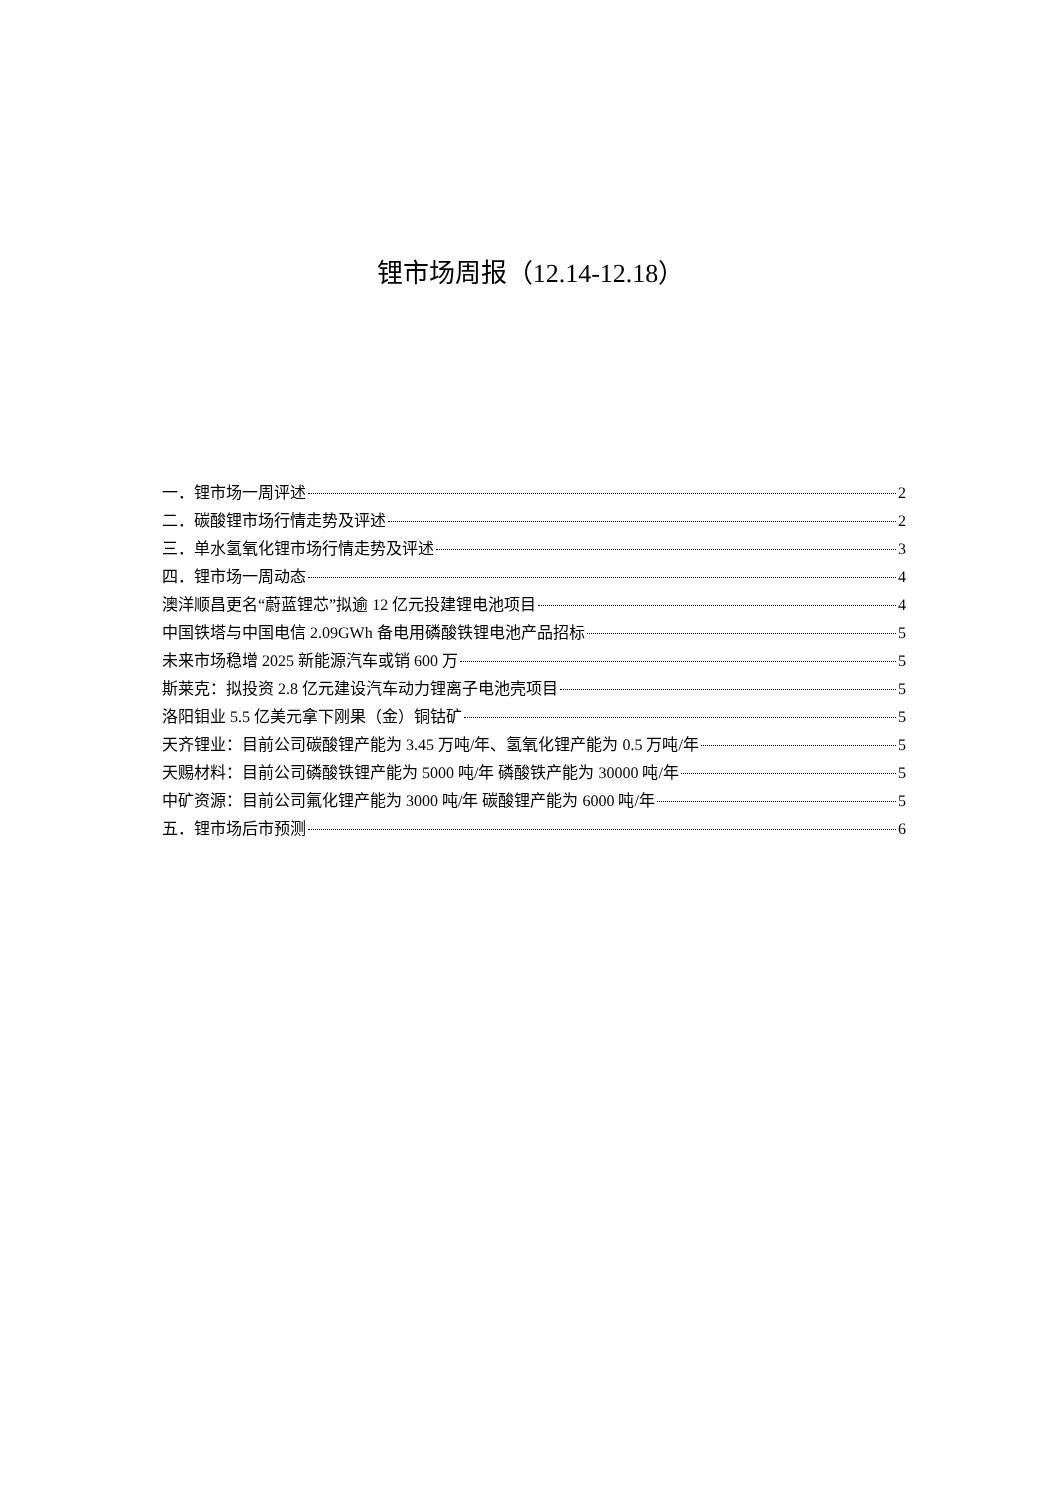锂市场周报（12.14-12.18）
一．锂市场一周评述 2
二．碳酸锂市场行情走势及评述 2
三．单水氢氧化锂市场行情走势及评述 3
四．锂市场一周动态 4
澳洋顺昌更名“蔚蓝锂芯”拟逾 12 亿元投建锂电池项目 4
中国铁塔与中国电信 2.09GWh 备电用磷酸铁锂电池产品招标 5
未来市场稳增 2025 新能源汽车或销 600 万 5
斯莱克：拟投资 2.8 亿元建设汽车动力锂离子电池壳项目 5
洛阳钼业 5.5 亿美元拿下刚果（金）铜钴矿 5
天齐锂业：目前公司碳酸锂产能为 3.45 万吨/年、氢氧化锂产能为 0.5 万吨/年 5
天赐材料：目前公司磷酸铁锂产能为 5000 吨/年 磷酸铁产能为 30000 吨/年 5
中矿资源：目前公司氟化锂产能为 3000 吨/年 碳酸锂产能为 6000 吨/年 5
五．锂市场后市预测 6